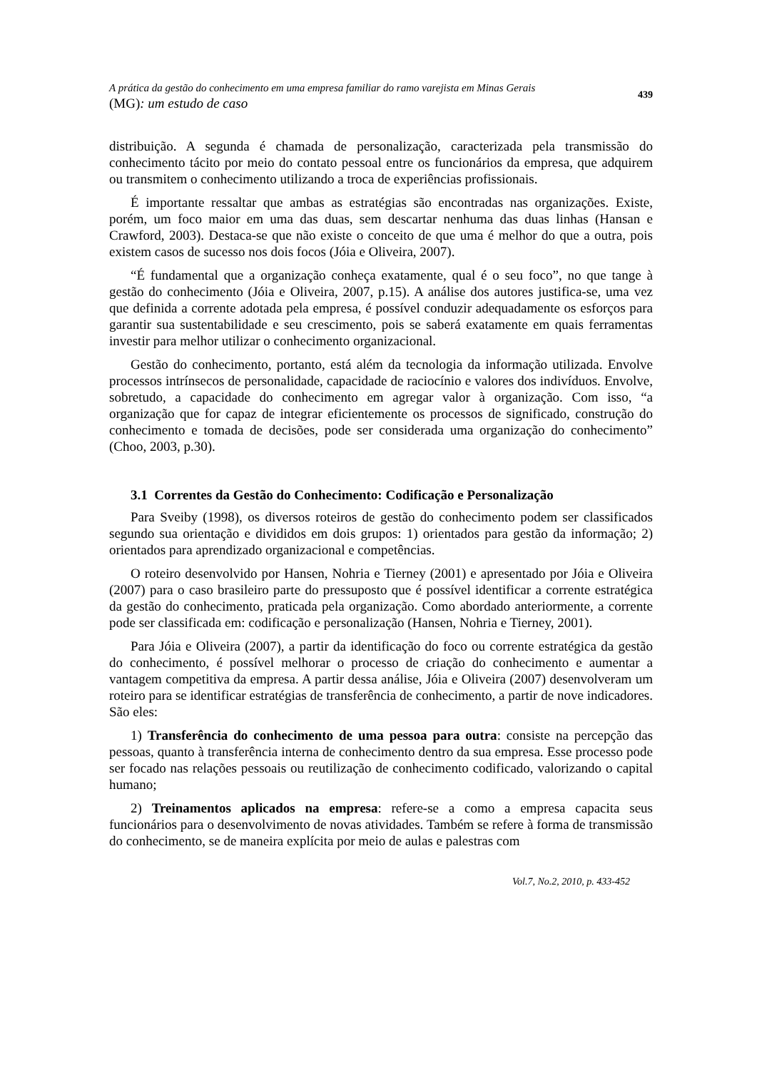A prática da gestão do conhecimento em uma empresa familiar do ramo varejista em Minas Gerais
(MG): um estudo de caso
439
distribuição. A segunda é chamada de personalização, caracterizada pela transmissão do conhecimento tácito por meio do contato pessoal entre os funcionários da empresa, que adquirem ou transmitem o conhecimento utilizando a troca de experiências profissionais.
É importante ressaltar que ambas as estratégias são encontradas nas organizações. Existe, porém, um foco maior em uma das duas, sem descartar nenhuma das duas linhas (Hansan e Crawford, 2003). Destaca-se que não existe o conceito de que uma é melhor do que a outra, pois existem casos de sucesso nos dois focos (Jóia e Oliveira, 2007).
“É fundamental que a organização conheça exatamente, qual é o seu foco”, no que tange à gestão do conhecimento (Jóia e Oliveira, 2007, p.15). A análise dos autores justifica-se, uma vez que definida a corrente adotada pela empresa, é possível conduzir adequadamente os esforços para garantir sua sustentabilidade e seu crescimento, pois se saberá exatamente em quais ferramentas investir para melhor utilizar o conhecimento organizacional.
Gestão do conhecimento, portanto, está além da tecnologia da informação utilizada. Envolve processos intrínsecos de personalidade, capacidade de raciocínio e valores dos indivíduos. Envolve, sobretudo, a capacidade do conhecimento em agregar valor à organização. Com isso, “a organização que for capaz de integrar eficientemente os processos de significado, construção do conhecimento e tomada de decisões, pode ser considerada uma organização do conhecimento” (Choo, 2003, p.30).
3.1 Correntes da Gestão do Conhecimento: Codificação e Personalização
Para Sveiby (1998), os diversos roteiros de gestão do conhecimento podem ser classificados segundo sua orientação e divididos em dois grupos: 1) orientados para gestão da informação; 2) orientados para aprendizado organizacional e competências.
O roteiro desenvolvido por Hansen, Nohria e Tierney (2001) e apresentado por Jóia e Oliveira (2007) para o caso brasileiro parte do pressuposto que é possível identificar a corrente estratégica da gestão do conhecimento, praticada pela organização. Como abordado anteriormente, a corrente pode ser classificada em: codificação e personalização (Hansen, Nohria e Tierney, 2001).
Para Jóia e Oliveira (2007), a partir da identificação do foco ou corrente estratégica da gestão do conhecimento, é possível melhorar o processo de criação do conhecimento e aumentar a vantagem competitiva da empresa. A partir dessa análise, Jóia e Oliveira (2007) desenvolveram um roteiro para se identificar estratégias de transferência de conhecimento, a partir de nove indicadores. São eles:
1) Transferência do conhecimento de uma pessoa para outra: consiste na percepção das pessoas, quanto à transferência interna de conhecimento dentro da sua empresa. Esse processo pode ser focado nas relações pessoais ou reutilização de conhecimento codificado, valorizando o capital humano;
2) Treinamentos aplicados na empresa: refere-se a como a empresa capacita seus funcionários para o desenvolvimento de novas atividades. Também se refere à forma de transmissão do conhecimento, se de maneira explícita por meio de aulas e palestras com
Vol.7, No.2, 2010, p. 433-452